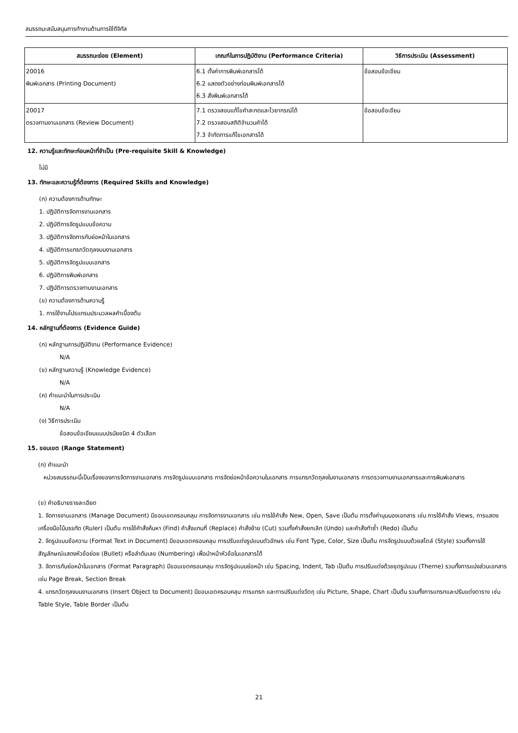สมรรถนะสนับสนุนการทำงานด้านการใช้ดิจิทัล
| สมรรถนะย่อย (Element) | เกณฑ์ในการปฏิบัติงาน (Performance Criteria) | วิธีการประเมิน (Assessment) |
| --- | --- | --- |
| 20016 พิมพ์เอกสาร (Printing Document) | 6.1 ตั้งค่าการพิมพ์เอกสารได้ 6.2 แสดงตัวอย่างก่อนพิมพ์เอกสารได้ 6.3 สั่งพิมพ์เอกสารได้ | ข้อสอบข้อเขียน |
| 20017 ตรวจทานงานเอกสาร (Review Document) | 7.1 ตรวจสอบแก้ไขคำสะกดและไวยากรณ์ได้ 7.2 ตรวจสอบสถิติจำนวนคำได้ 7.3 จำกัดการแก้ไขเอกสารได้ | ข้อสอบข้อเขียน |
12. ความรู้และทักษะก่อนหน้าที่จำเป็น (Pre-requisite Skill & Knowledge)
ไม่มี
13. ทักษะและความรู้ที่ต้องการ (Required Skills and Knowledge)
(ก) ความต้องการด้านทักษะ
1. ปฏิบัติการจัดการงานเอกสาร
2. ปฏิบัติการจัดรูปแบบข้อความ
3. ปฏิบัติการจัดการกับย่อหน้าในเอกสาร
4. ปฏิบัติการแทรกวัตถุลงบนงานเอกสาร
5. ปฏิบัติการจัดรูปแบบเอกสาร
6. ปฏิบัติการพิมพ์เอกสาร
7. ปฏิบัติการตรวจทานงานเอกสาร
(ข) ความต้องการด้านความรู้
1. การใช้งานโปรแกรมประมวลผลคำเบื้องต้น
14. หลักฐานที่ต้องการ (Evidence Guide)
(ก) หลักฐานการปฏิบัติงาน (Performance Evidence)
N/A
(ข) หลักฐานความรู้ (Knowledge Evidence)
N/A
(ค) คำแนะนำในการประเมิน
N/A
(ง) วิธีการประเมิน
ข้อสอบข้อเขียนแบบปรนัยชนิด 4 ตัวเลือก
15. ขอบเขต (Range Statement)
(ก) คำแนะนำ
หน่วยสมรรถนะนี้เป็นเรื่องของการจัดการงานเอกสาร การจัดรูปแบบเอกสาร การจัดย่อหน้าข้อความในเอกสาร การแทรกวัตถุลงในงานเอกสาร การตรวจทานงานเอกสารและการพิมพ์เอกสาร
(ข) คำอธิบายรายละเอียด
1. จัดการงานเอกสาร (Manage Document) มีขอบเขตครอบคลุม การจัดการงานเอกสาร เช่น การใช้คำสั่ง New, Open, Save เป็นต้น การตั้งค่ามุมมองเอกสาร เช่น การใช้คำสั่ง Views, การแสดงเครื่องมือไม้บรรทัด (Ruler) เป็นต้น การใช้คำสั่งค้นหา (Find) คำสั่งแทนที่ (Replace) คำสั่งย้าย (Cut) รวมทั้งคำสั่งยกเลิก (Undo) และคำสั่งทำซ้ำ (Redo) เป็นต้น
2. จัดรูปแบบข้อความ (Format Text in Document) มีขอบเขตครอบคลุม การปรับแต่งรูปแบบตัวอักษร เช่น Font Type, Color, Size เป็นต้น การจัดรูปแบบด้วยสไตล์ (Style) รวมทั้งการใช้สัญลักษณ์แสดงหัวข้อย่อย (Bullet) หรือลำดับเลข (Numbering) เพื่อนำหน้าหัวข้อในเอกสารได้
3. จัดการกับย่อหน้าในเอกสาร (Format Paragraph) มีขอบเขตครอบคลุม การจัดรูปแบบย่อหน้า เช่น Spacing, Indent, Tab เป็นต้น การปรับแต่งด้วยชุดรูปแบบ (Theme) รวมทั้งการแบ่งส่วนเอกสาร เช่น Page Break, Section Break
4. แทรกวัตถุลงบนงานเอกสาร (Insert Object to Document) มีขอบเขตครอบคลุม การแทรก และการปรับแต่งวัตถุ เช่น Picture, Shape, Chart เป็นต้น รวมทั้งการแทรกและปรับแต่งตาราง เช่น Table Style, Table Border เป็นต้น
21